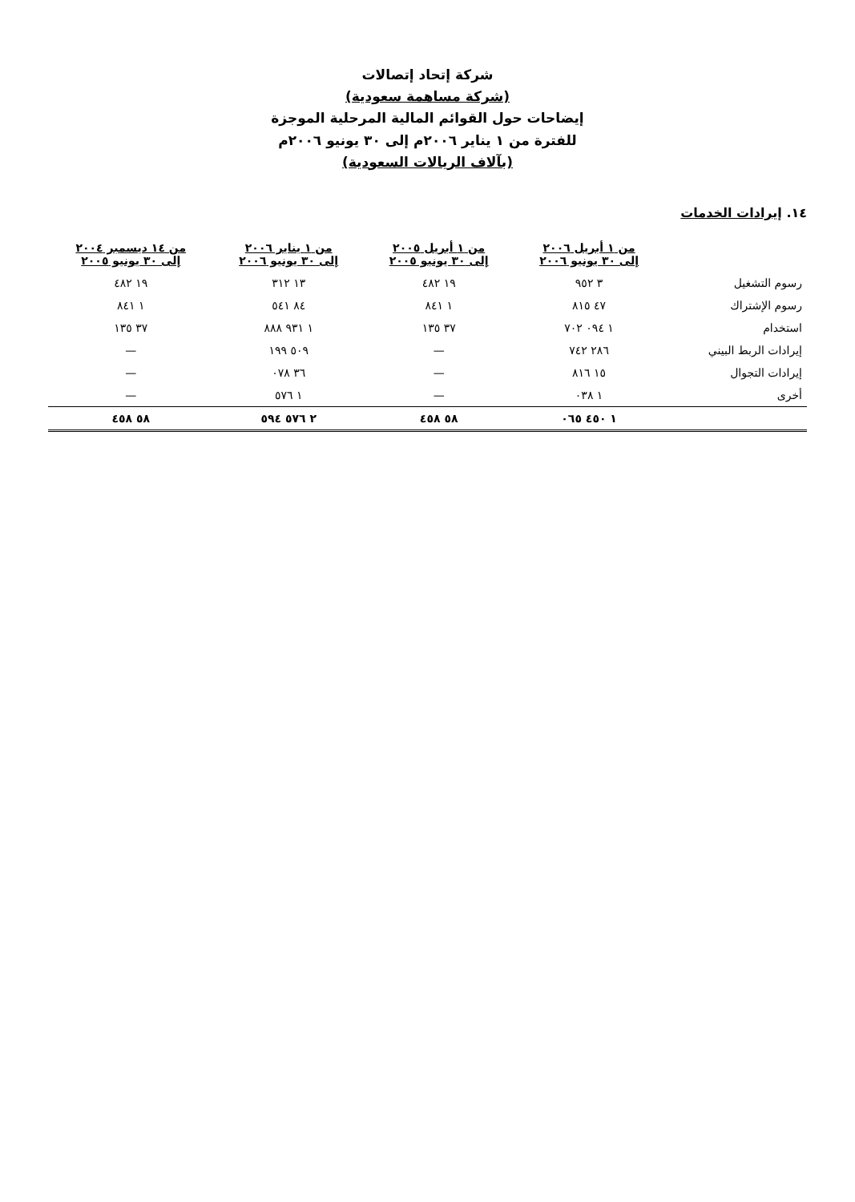شركة إتحاد إتصالات
(شركة مساهمة سعودية)
إيضاحات حول القوائم المالية المرحلية الموجزة
للفترة من ١ يناير ٢٠٠٦م إلى ٣٠ يونيو ٢٠٠٦م
(بآلاف الريالات السعودية)
١٤. إيرادات الخدمات
| | من ١ أبريل ٢٠٠٦ إلى ٣٠ يونيو ٢٠٠٦ | من ١ أبريل ٢٠٠٥ إلى ٣٠ يونيو ٢٠٠٥ | من ١ يناير ٢٠٠٦ إلى ٣٠ يونيو ٢٠٠٦ | من ١٤ ديسمبر ٢٠٠٤ إلى ٣٠ يونيو ٢٠٠٥ |
| --- | --- | --- | --- | --- |
| رسوم التشغيل | ٣ ٩٥٢ | ١٩ ٤٨٢ | ١٣ ٣١٢ | ١٩ ٤٨٢ |
| رسوم الإشتراك | ٤٧ ٨١٥ | ١ ٨٤١ | ٨٤ ٥٤١ | ١ ٨٤١ |
| استخدام | ١ ٠٩٤ ٧٠٢ | ٣٧ ١٣٥ | ١ ٩٣١ ٨٨٨ | ٣٧ ١٣٥ |
| إيرادات الربط البيني | ٢٨٦ ٧٤٢ | — | ٥٠٩ ١٩٩ | — |
| إيرادات التجوال | ١٥ ٨١٦ | — | ٣٦ ٠٧٨ | — |
| أخرى | ١ ٠٣٨ | — | ١ ٥٧٦ | — |
| | ١ ٤٥٠ ٠٦٥ | ٥٨ ٤٥٨ | ٢ ٥٧٦ ٥٩٤ | ٥٨ ٤٥٨ |